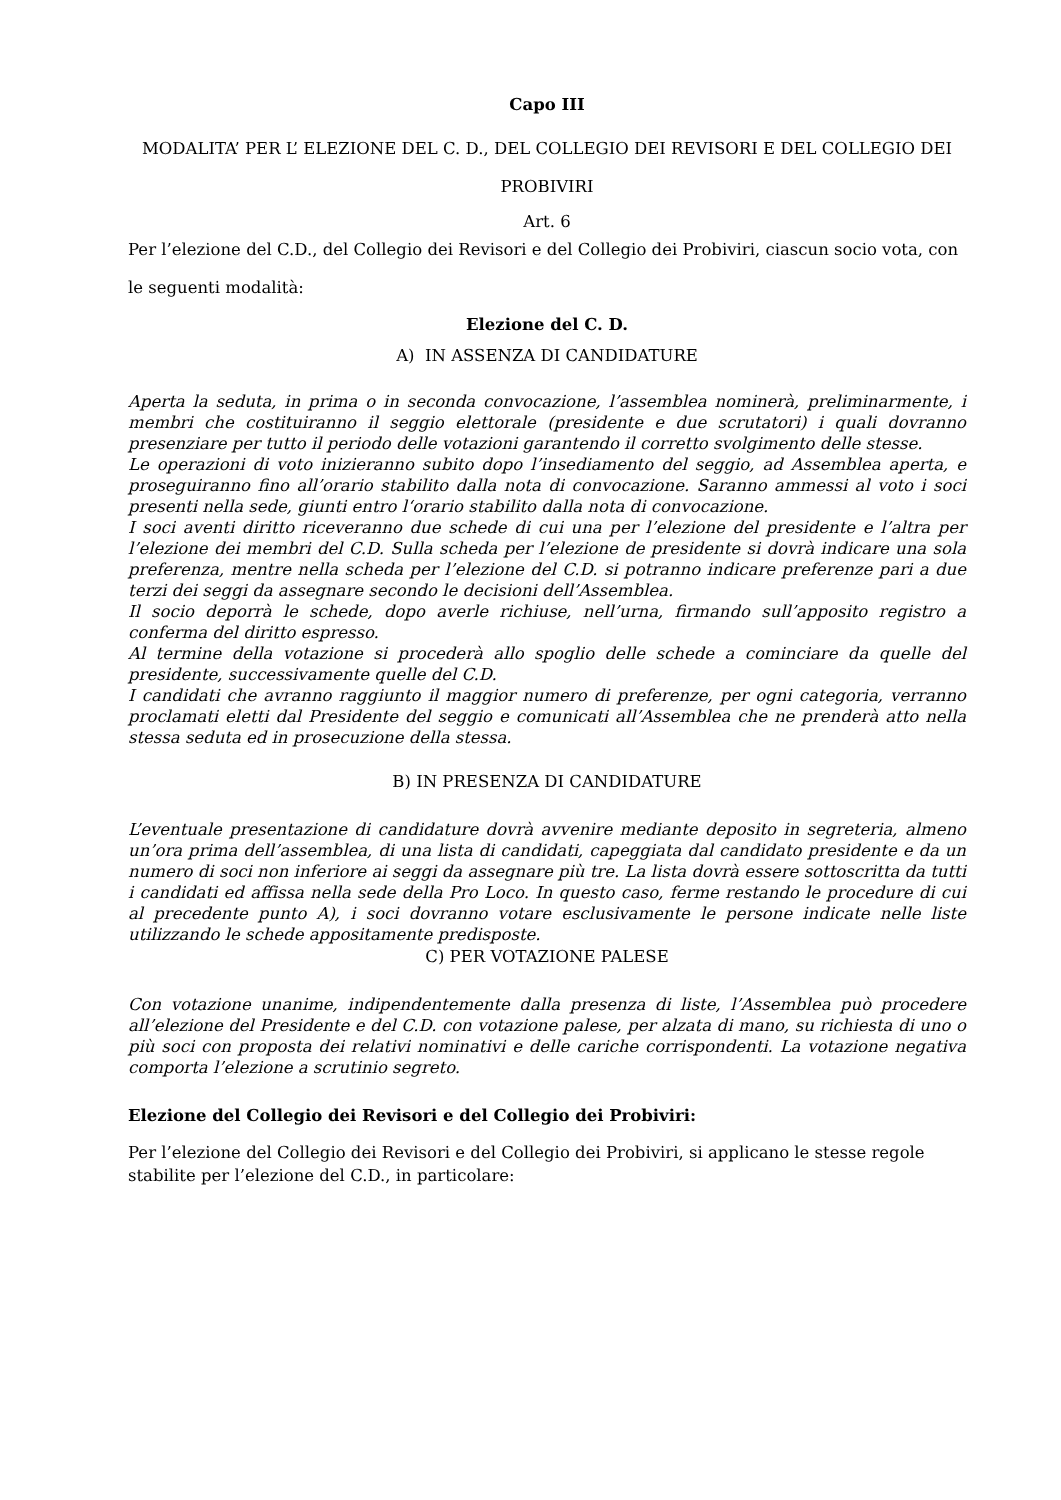Capo III
MODALITA’ PER L’ ELEZIONE DEL C. D., DEL COLLEGIO DEI REVISORI E DEL COLLEGIO DEI PROBIVIRI
Art. 6
Per l’elezione del C.D., del Collegio dei Revisori e del Collegio dei Probiviri, ciascun socio vota, con le seguenti modalità:
Elezione del C. D.
A) IN ASSENZA DI CANDIDATURE
Aperta la seduta, in prima o in seconda convocazione, l’assemblea nominerà, preliminarmente, i membri che costituiranno il seggio elettorale (presidente e due scrutatori) i quali dovranno presenziare per tutto il periodo delle votazioni garantendo il corretto svolgimento delle stesse.
Le operazioni di voto inizieranno subito dopo l’insediamento del seggio, ad Assemblea aperta, e proseguiranno fino all’orario stabilito dalla nota di convocazione. Saranno ammessi al voto i soci presenti nella sede, giunti entro l‘orario stabilito dalla nota di convocazione.
I soci aventi diritto riceveranno due schede di cui una per l’elezione del presidente e l’altra per l’elezione dei membri del C.D. Sulla scheda per l’elezione de presidente si dovrà indicare una sola preferenza, mentre nella scheda per l’elezione del C.D. si potranno indicare preferenze pari a due terzi dei seggi da assegnare secondo le decisioni dell’Assemblea.
Il socio deporrà le schede, dopo averle richiuse, nell’urna, firmando sull’apposito registro a conferma del diritto espresso.
Al termine della votazione si procederà allo spoglio delle schede a cominciare da quelle del presidente, successivamente quelle del C.D.
I candidati che avranno raggiunto il maggior numero di preferenze, per ogni categoria, verranno proclamati eletti dal Presidente del seggio e comunicati all’Assemblea che ne prenderà atto nella stessa seduta ed in prosecuzione della stessa.
B) IN PRESENZA DI CANDIDATURE
L’eventuale presentazione di candidature dovrà avvenire mediante deposito in segreteria, almeno un’ora prima dell’assemblea, di una lista di candidati, capeggiata dal candidato presidente e da un numero di soci non inferiore ai seggi da assegnare più tre. La lista dovrà essere sottoscritta da tutti i candidati ed affissa nella sede della Pro Loco. In questo caso, ferme restando le procedure di cui al precedente punto A), i soci dovranno votare esclusivamente le persone indicate nelle liste utilizzando le schede appositamente predisposte.
C) PER VOTAZIONE PALESE
Con votazione unanime, indipendentemente dalla presenza di liste, l’Assemblea può procedere all’elezione del Presidente e del C.D. con votazione palese, per alzata di mano, su richiesta di uno o più soci con proposta dei relativi nominativi e delle cariche corrispondenti. La votazione negativa comporta l’elezione a scrutinio segreto.
Elezione del Collegio dei Revisori e del Collegio dei Probiviri:
Per l’elezione del Collegio dei Revisori e del Collegio dei Probiviri, si applicano le stesse regole stabilite per l’elezione del C.D., in particolare: